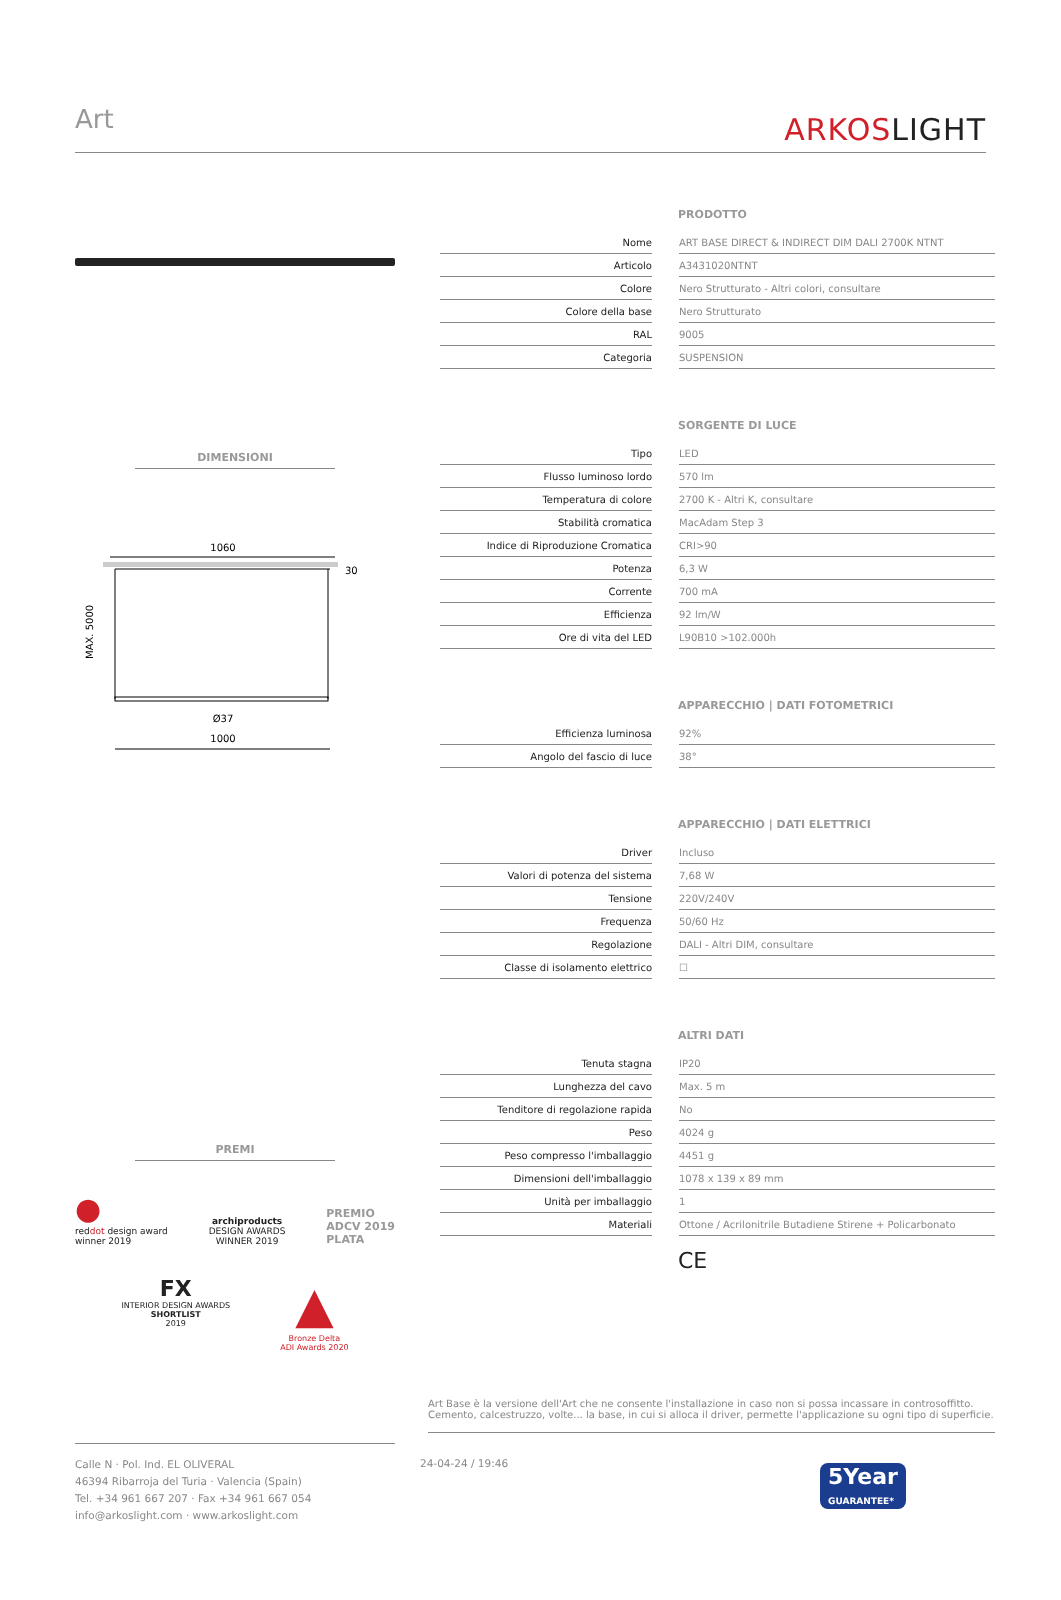Art ARKOSLIGHT
DIMENSIONI
1060
30
MAX. 5000
Ø37
1000
PREMI
●
reddot design award
winner 2019
archiproducts
DESIGN AWARDS
WINNER 2019
PREMIO
ADCV 2019
PLATA
FX
INTERIOR DESIGN AWARDS
SHORTLIST
2019
▲
Bronze Delta
ADI Awards 2020
PRODOTTO
| Nome | | ART BASE DIRECT & INDIRECT DIM DALI 2700K NTNT |
| Articolo | | A3431020NTNT |
| Colore | | Nero Strutturato - Altri colori, consultare |
| Colore della base | | Nero Strutturato |
| RAL | | 9005 |
| Categoria | | SUSPENSION |
SORGENTE DI LUCE
| Tipo | | LED |
| Flusso luminoso lordo | | 570 lm |
| Temperatura di colore | | 2700 K - Altri K, consultare |
| Stabilità cromatica | | MacAdam Step 3 |
| Indice di Riproduzione Cromatica | | CRI>90 |
| Potenza | | 6,3 W |
| Corrente | | 700 mA |
| Efficienza | | 92 lm/W |
| Ore di vita del LED | | L90B10 >102.000h |
APPARECCHIO | DATI FOTOMETRICI
| Efficienza luminosa | | 92% |
| Angolo del fascio di luce | | 38° |
APPARECCHIO | DATI ELETTRICI
| Driver | | Incluso |
| Valori di potenza del sistema | | 7,68 W |
| Tensione | | 220V/240V |
| Frequenza | | 50/60 Hz |
| Regolazione | | DALI - Altri DIM, consultare |
| Classe di isolamento elettrico | | ☐ |
ALTRI DATI
| Tenuta stagna | | IP20 |
| Lunghezza del cavo | | Max. 5 m |
| Tenditore di regolazione rapida | | No |
| Peso | | 4024 g |
| Peso compresso l'imballaggio | | 4451 g |
| Dimensioni dell'imballaggio | | 1078 x 139 x 89 mm |
| Unità per imballaggio | | 1 |
| Materiali | | Ottone / Acrilonitrile Butadiene Stirene + Policarbonato |
CE
Art Base è la versione dell'Art che ne consente l'installazione in caso non si possa incassare in controsoffitto. Cemento, calcestruzzo, volte... la base, in cui si alloca il driver, permette l'applicazione su ogni tipo di superficie.
Calle N · Pol. Ind. EL OLIVERAL
46394 Ribarroja del Turia · Valencia (Spain)
Tel. +34 961 667 207 · Fax +34 961 667 054
info@arkoslight.com · www.arkoslight.com
24-04-24 / 19:46
5Year
GUARANTEE*